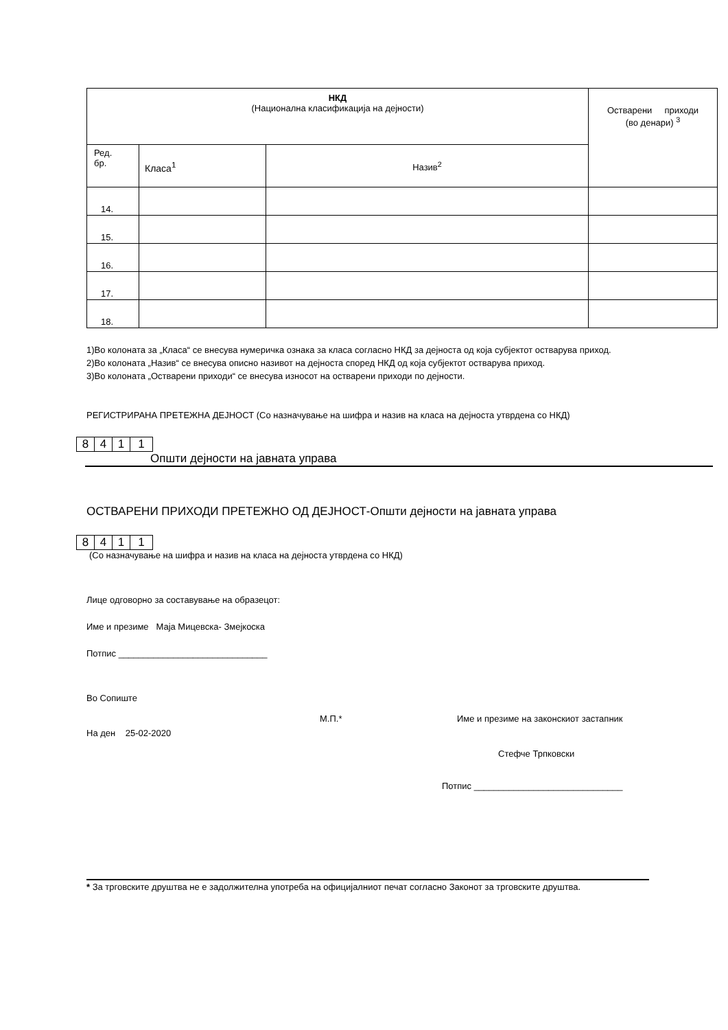| НКД (Национална класификација на дејности) | | | Остварени приходи (во денари) <sup>3</sup> |
| Ред. бр. | Класа<sup>1</sup> | Назив<sup>2</sup> | |
| 14. | | | |
| 15. | | | |
| 16. | | | |
| 17. | | | |
| 18. | | | |
1)Во колоната за „Класа“ се внесува нумеричка ознака за класа согласно НКД за дејноста од која субјектот остварува приход.
2)Во колоната „Назив“ се внесува описно називот на дејноста според НКД од која субјектот остварува приход.
3)Во колоната „Остварени приходи“ се внесува износот на остварени приходи по дејности.
РЕГИСТРИРАНА ПРЕТЕЖНА ДЕЈНОСТ (Со назначување на шифра и назив на класа на дејноста утврдена со НКД)
8411
Општи дејности на јавната управа
ОСТВАРЕНИ ПРИХОДИ ПРЕТЕЖНО ОД ДЕЈНОСТ-Општи дејности на јавната управа
8411
(Со назначување на шифра и назив на класа на дејноста утврдена со НКД)
Лице одговорно за составување на образецот:
Име и презиме Маја Мицевска- Змејкоска
Потпис ______________________________
Во Сопиште
На ден 25-02-2020
М.П.* Име и презиме на законскиот застапник
Стефче Трпковски
Потпис ______________________________
* За трговските друштва не е задолжителна употреба на официјалниот печат согласно Законот за трговските друштва.